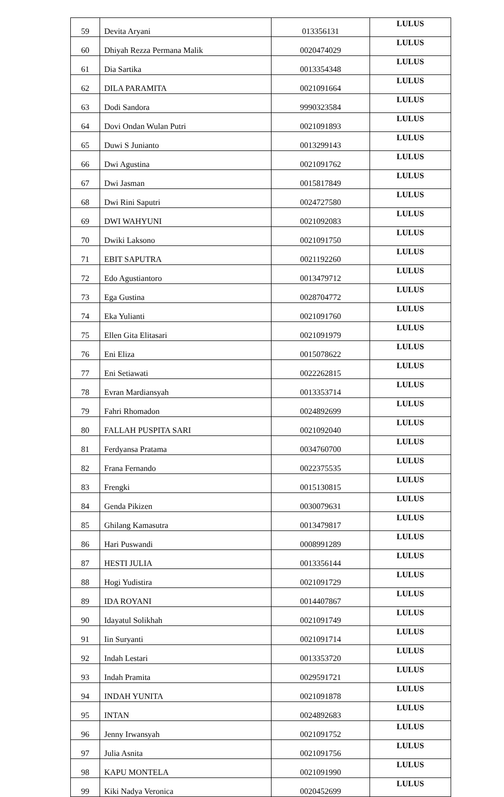| 59 | Devita Aryani | 013356131 | LULUS |
| 60 | Dhiyah Rezza Permana Malik | 0020474029 | LULUS |
| 61 | Dia Sartika | 0013354348 | LULUS |
| 62 | DILA PARAMITA | 0021091664 | LULUS |
| 63 | Dodi Sandora | 9990323584 | LULUS |
| 64 | Dovi Ondan Wulan Putri | 0021091893 | LULUS |
| 65 | Duwi S Junianto | 0013299143 | LULUS |
| 66 | Dwi Agustina | 0021091762 | LULUS |
| 67 | Dwi Jasman | 0015817849 | LULUS |
| 68 | Dwi Rini Saputri | 0024727580 | LULUS |
| 69 | DWI WAHYUNI | 0021092083 | LULUS |
| 70 | Dwiki Laksono | 0021091750 | LULUS |
| 71 | EBIT SAPUTRA | 0021192260 | LULUS |
| 72 | Edo Agustiantoro | 0013479712 | LULUS |
| 73 | Ega Gustina | 0028704772 | LULUS |
| 74 | Eka Yulianti | 0021091760 | LULUS |
| 75 | Ellen Gita Elitasari | 0021091979 | LULUS |
| 76 | Eni Eliza | 0015078622 | LULUS |
| 77 | Eni Setiawati | 0022262815 | LULUS |
| 78 | Evran Mardiansyah | 0013353714 | LULUS |
| 79 | Fahri Rhomadon | 0024892699 | LULUS |
| 80 | FALLAH PUSPITA SARI | 0021092040 | LULUS |
| 81 | Ferdyansa Pratama | 0034760700 | LULUS |
| 82 | Frana Fernando | 0022375535 | LULUS |
| 83 | Frengki | 0015130815 | LULUS |
| 84 | Genda Pikizen | 0030079631 | LULUS |
| 85 | Ghilang Kamasutra | 0013479817 | LULUS |
| 86 | Hari Puswandi | 0008991289 | LULUS |
| 87 | HESTI JULIA | 0013356144 | LULUS |
| 88 | Hogi Yudistira | 0021091729 | LULUS |
| 89 | IDA ROYANI | 0014407867 | LULUS |
| 90 | Idayatul Solikhah | 0021091749 | LULUS |
| 91 | Iin Suryanti | 0021091714 | LULUS |
| 92 | Indah Lestari | 0013353720 | LULUS |
| 93 | Indah Pramita | 0029591721 | LULUS |
| 94 | INDAH YUNITA | 0021091878 | LULUS |
| 95 | INTAN | 0024892683 | LULUS |
| 96 | Jenny Irwansyah | 0021091752 | LULUS |
| 97 | Julia Asnita | 0021091756 | LULUS |
| 98 | KAPU MONTELA | 0021091990 | LULUS |
| 99 | Kiki Nadya Veronica | 0020452699 | LULUS |